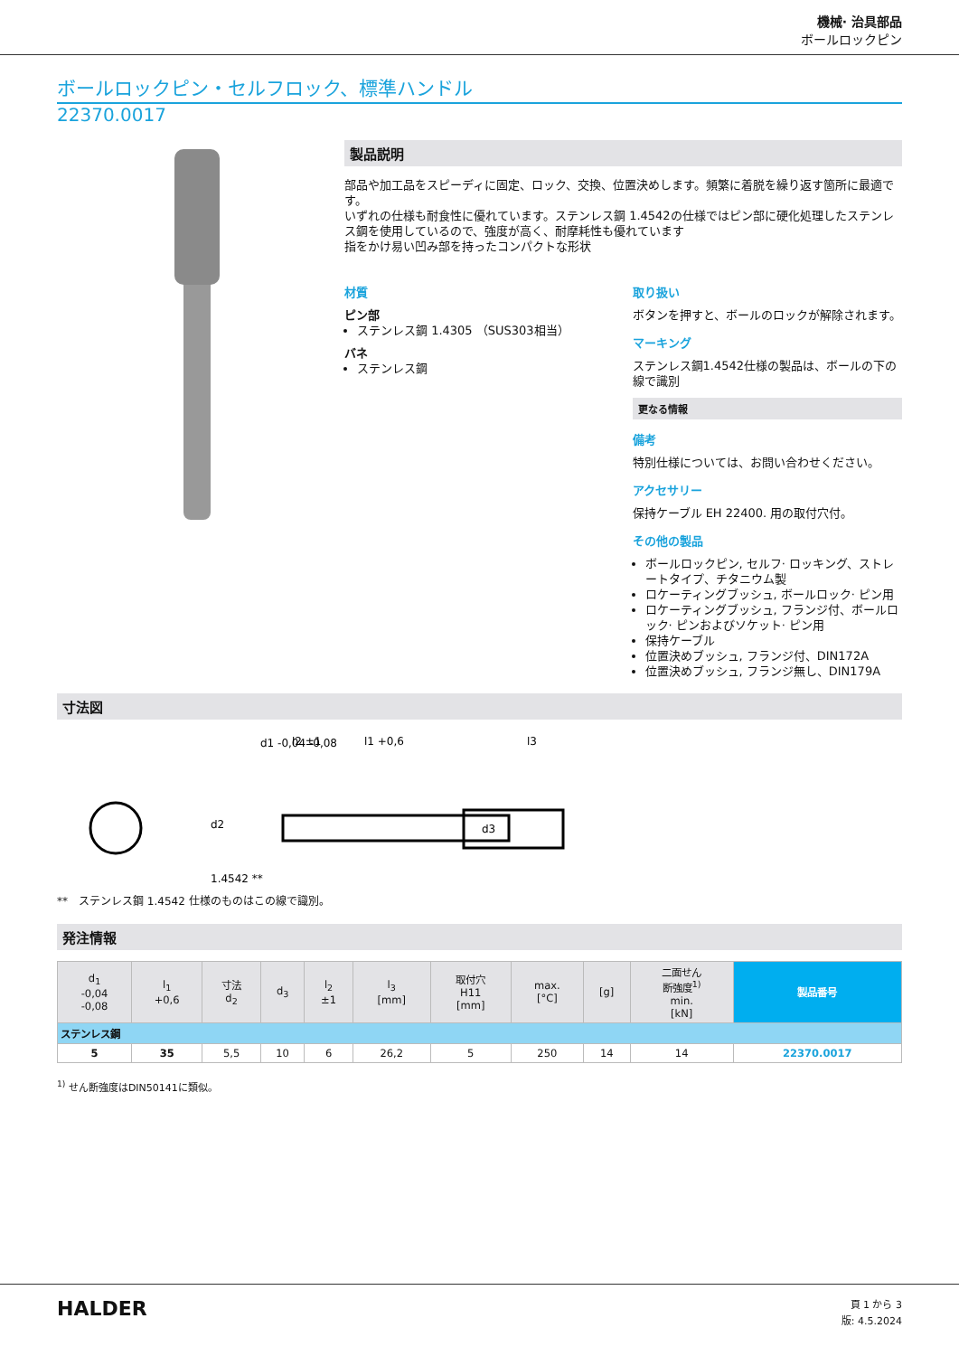機械· 治具部品
ボールロックピン
ボールロックピン・セルフロック、標準ハンドル
22370.0017
製品説明
部品や加工品をスピーディに固定、ロック、交換、位置決めします。頻繁に着脱を繰り返す箇所に最適です。
いずれの仕様も耐食性に優れています。ステンレス鋼 1.4542の仕様ではピン部に硬化処理したステンレス鋼を使用しているので、強度が高く、耐摩耗性も優れています
指をかけ易い凹み部を持ったコンパクトな形状
材質
ピン部
ステンレス鋼 1.4305 （SUS303相当）
バネ
ステンレス鋼
取り扱い
ボタンを押すと、ボールのロックが解除されます。
マーキング
ステンレス鋼1.4542仕様の製品は、ボールの下の線で識別
更なる情報
備考
特別仕様については、お問い合わせください。
アクセサリー
保持ケーブル EH 22400. 用の取付穴付。
その他の製品
ボールロックピン, セルフ· ロッキング、ストレートタイプ、チタニウム製
ロケーティングブッシュ, ボールロック· ピン用
ロケーティングブッシュ, フランジ付、ボールロック· ピンおよびソケット· ピン用
保持ケーブル
位置決めブッシュ, フランジ付、DIN172A
位置決めブッシュ, フランジ無し、DIN179A
寸法図
d1 -0,04 -0,08
l2 ±1
l1 +0,6
l3
d2
d3
1.4542 **
**　ステンレス鋼 1.4542 仕様のものはこの線で識別。
発注情報
| d<sub>1</sub> -0,04 -0,08 | l<sub>1</sub> +0,6 | 寸法 d<sub>2</sub> | d<sub>3</sub> | l<sub>2</sub> ±1 | l<sub>3</sub> [mm] | 取付穴 H11 [mm] | max. [°C] | [g] | 二面せん 断強度<sup>1)</sup> min. [kN] | 製品番号 |
| --- | --- | --- | --- | --- | --- | --- | --- | --- | --- | --- |
| ステンレス鋼 | | | | | | | | | | |
| 5 | 35 | 5,5 | 10 | 6 | 26,2 | 5 | 250 | 14 | 14 | 22370.0017 |
<sup>1)</sup> せん断強度はDIN50141に類似。
HALDER
頁 1 から 3
版: 4.5.2024